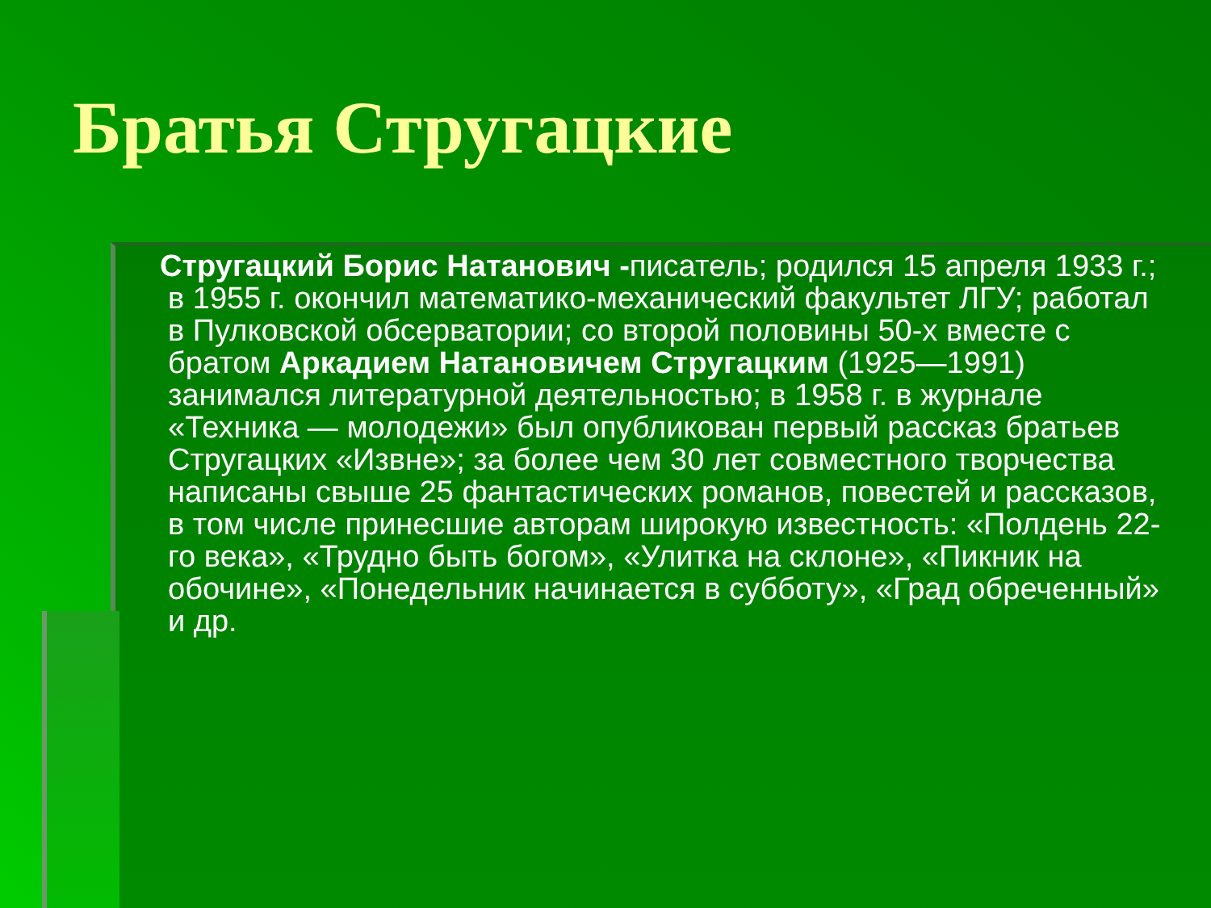Братья Стругацкие
Стругацкий Борис Натанович -писатель; родился 15 апреля 1933 г.; в 1955 г. окончил математико-механический факультет ЛГУ; работал в Пулковской обсерватории; со второй половины 50-х вместе с братом Аркадием Натановичем Стругацким (1925—1991) занимался литературной деятельностью; в 1958 г. в журнале «Техника — молодежи» был опубликован первый рассказ братьев Стругацких «Извне»; за более чем 30 лет совместного творчества написаны свыше 25 фантастических романов, повестей и рассказов, в том числе принесшие авторам широкую известность: «Полдень 22-го века», «Трудно быть богом», «Улитка на склоне», «Пикник на обочине», «Понедельник начинается в субботу», «Град обреченный» и др.